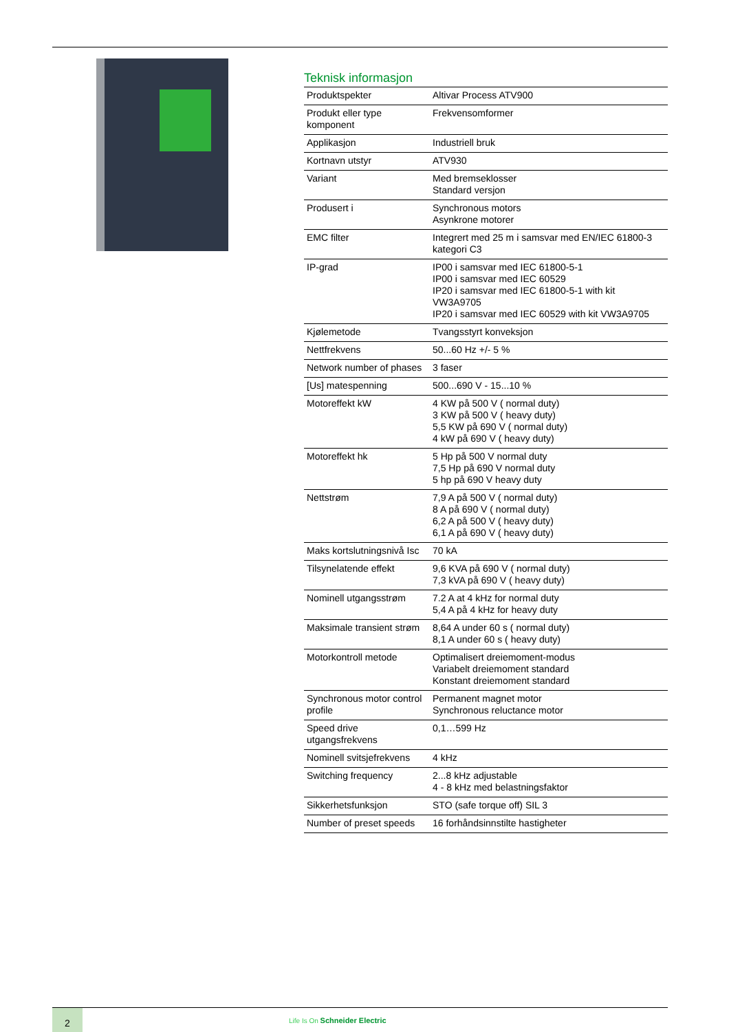Teknisk informasjon
| Produktspekter | Altivar Process ATV900 |
| Produkt eller type komponent | Frekvensomformer |
| Applikasjon | Industriell bruk |
| Kortnavn utstyr | ATV930 |
| Variant | Med bremseklosser Standard versjon |
| Produsert i | Synchronous motors Asynkrone motorer |
| EMC filter | Integrert med 25 m i samsvar med EN/IEC 61800-3 kategori C3 |
| IP-grad | IP00 i samsvar med IEC 61800-5-1 IP00 i samsvar med IEC 60529 IP20 i samsvar med IEC 61800-5-1 with kit VW3A9705 IP20 i samsvar med IEC 60529 with kit VW3A9705 |
| Kjølemetode | Tvangsstyrt konveksjon |
| Nettfrekvens | 50...60 Hz +/- 5 % |
| Network number of phases | 3 faser |
| [Us] matespenning | 500...690 V - 15...10 % |
| Motoreffekt kW | 4 KW på 500 V ( normal duty) 3 KW på 500 V ( heavy duty) 5,5 KW på 690 V ( normal duty) 4 kW på 690 V ( heavy duty) |
| Motoreffekt hk | 5 Hp på 500 V normal duty 7,5 Hp på 690 V normal duty 5 hp på 690 V heavy duty |
| Nettstrøm | 7,9 A på 500 V ( normal duty) 8 A på 690 V ( normal duty) 6,2 A på 500 V ( heavy duty) 6,1 A på 690 V ( heavy duty) |
| Maks kortslutningsnivå Isc | 70 kA |
| Tilsynelatende effekt | 9,6 KVA på 690 V ( normal duty) 7,3 kVA på 690 V ( heavy duty) |
| Nominell utgangsstrøm | 7.2 A at 4 kHz for normal duty 5,4 A på 4 kHz for heavy duty |
| Maksimale transient strøm | 8,64 A under 60 s ( normal duty) 8,1 A under 60 s ( heavy duty) |
| Motorkontroll metode | Optimalisert dreiemoment-modus Variabelt dreiemoment standard Konstant dreiemoment standard |
| Synchronous motor control profile | Permanent magnet motor Synchronous reluctance motor |
| Speed drive utgangsfrekvens | 0,1…599 Hz |
| Nominell svitsjefrekvens | 4 kHz |
| Switching frequency | 2...8 kHz adjustable 4 - 8 kHz med belastningsfaktor |
| Sikkerhetsfunksjon | STO (safe torque off) SIL 3 |
| Number of preset speeds | 16 forhåndsinnstilte hastigheter |
2
Life Is On Schneider Electric